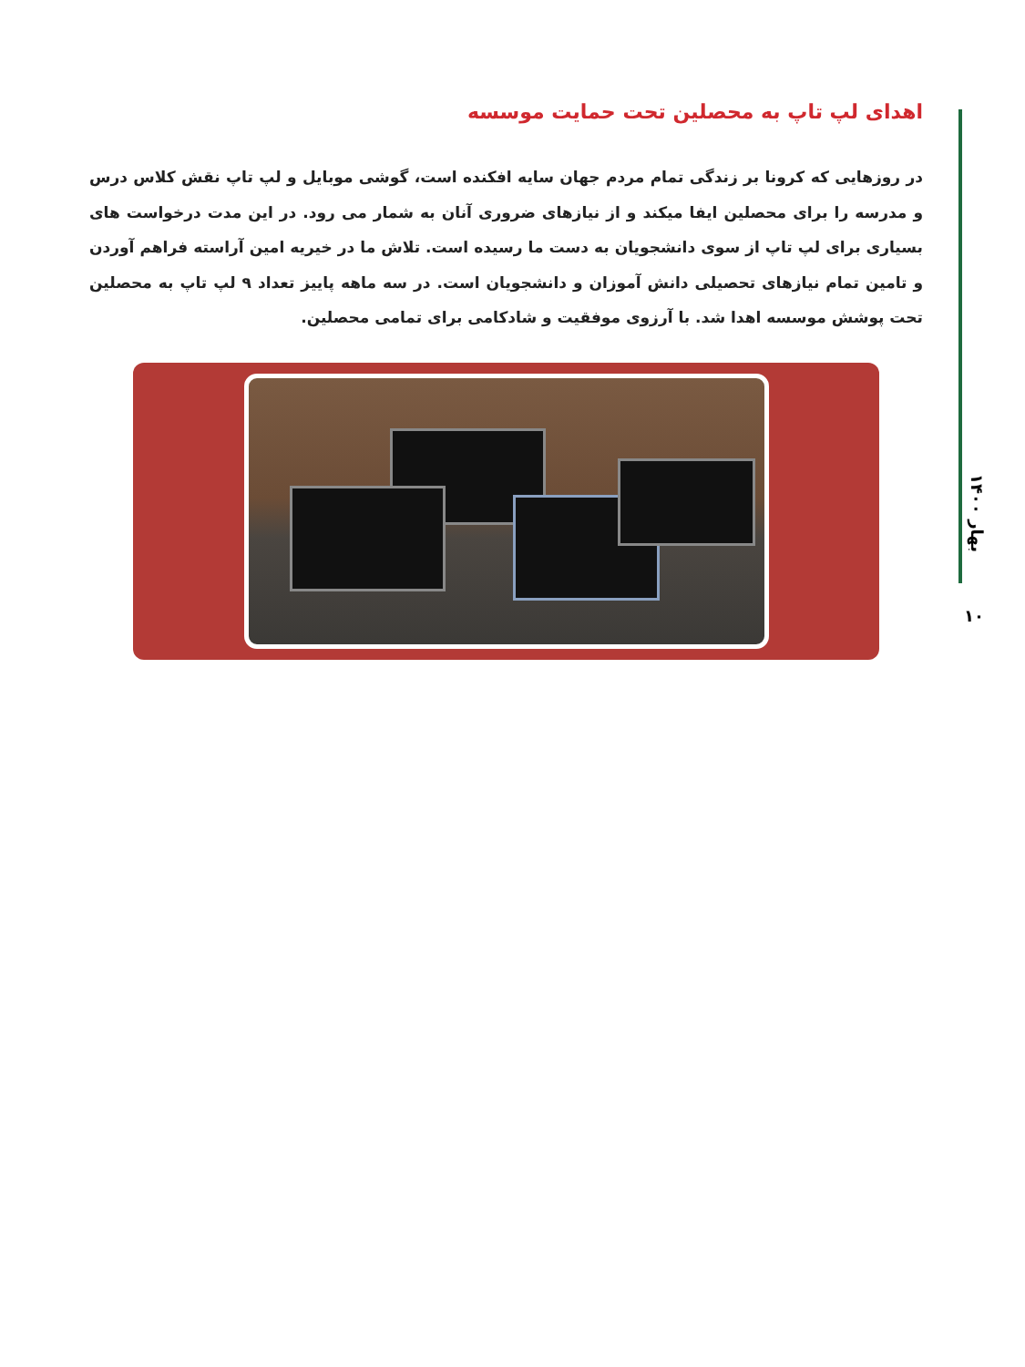اهدای لپ تاپ به محصلین تحت حمایت موسسه
در روزهایی که کرونا بر زندگی تمام مردم جهان سایه افکنده است، گوشی موبایل و لپ تاپ نقش کلاس درس و مدرسه را برای محصلین ایفا میکند و از نیازهای ضروری آنان به شمار می رود. در این مدت درخواست های بسیاری برای لپ تاپ از سوی دانشجویان به دست ما رسیده است. تلاش ما در خیریه امین آراسته فراهم آوردن و تامین تمام نیازهای تحصیلی دانش آموزان و دانشجویان است. در سه ماهه پاییز تعداد ۹ لپ تاپ به محصلین تحت پوشش موسسه اهدا شد. با آرزوی موفقیت و شادکامی برای تمامی محصلین.
بهار ۱۴۰۰
۱۰